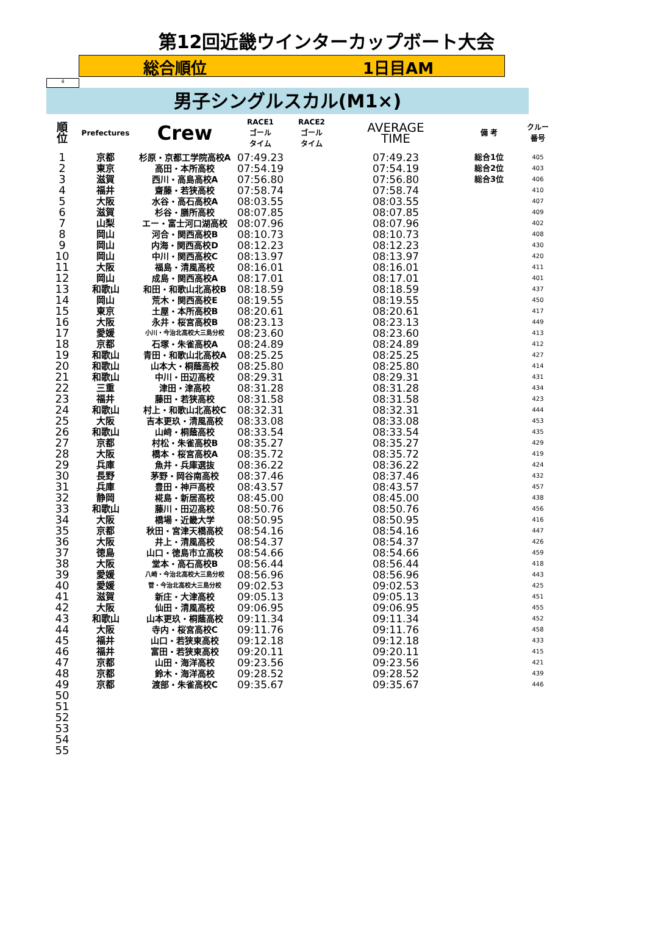第12回近畿ウインターカップボート大会
総合順位 1日目AM
4
男子シングルスカル(M1×)
| 順 位 | Prefectures | Crew | RACE1 ゴール タイム | RACE2 ゴール タイム | AVERAGE TIME | 備 考 | クルー 番号 |
| --- | --- | --- | --- | --- | --- | --- | --- |
| 1 | 京都 | 杉原・京都工学院高校A | 07:49.23 | | 07:49.23 | 総合1位 | 405 |
| 2 | 東京 | 高田・本所高校 | 07:54.19 | | 07:54.19 | 総合2位 | 403 |
| 3 | 滋賀 | 西川・高島高校A | 07:56.80 | | 07:56.80 | 総合3位 | 406 |
| 4 | 福井 | 齋藤・若狭高校 | 07:58.74 | | 07:58.74 | | 410 |
| 5 | 大阪 | 水谷・高石高校A | 08:03.55 | | 08:03.55 | | 407 |
| 6 | 滋賀 | 杉谷・膳所高校 | 08:07.85 | | 08:07.85 | | 409 |
| 7 | 山梨 | エー・富士河口湖高校 | 08:07.96 | | 08:07.96 | | 402 |
| 8 | 岡山 | 河合・関西高校B | 08:10.73 | | 08:10.73 | | 408 |
| 9 | 岡山 | 内海・関西高校D | 08:12.23 | | 08:12.23 | | 430 |
| 10 | 岡山 | 中川・関西高校C | 08:13.97 | | 08:13.97 | | 420 |
| 11 | 大阪 | 福島・清風高校 | 08:16.01 | | 08:16.01 | | 411 |
| 12 | 岡山 | 成島・関西高校A | 08:17.01 | | 08:17.01 | | 401 |
| 13 | 和歌山 | 和田・和歌山北高校B | 08:18.59 | | 08:18.59 | | 437 |
| 14 | 岡山 | 荒木・関西高校E | 08:19.55 | | 08:19.55 | | 450 |
| 15 | 東京 | 土屋・本所高校B | 08:20.61 | | 08:20.61 | | 417 |
| 16 | 大阪 | 永井・桜宮高校B | 08:23.13 | | 08:23.13 | | 449 |
| 17 | 愛媛 | 小川・今治北高校大三島分校 | 08:23.60 | | 08:23.60 | | 413 |
| 18 | 京都 | 石塚・朱雀高校A | 08:24.89 | | 08:24.89 | | 412 |
| 19 | 和歌山 | 青田・和歌山北高校A | 08:25.25 | | 08:25.25 | | 427 |
| 20 | 和歌山 | 山本大・桐蔭高校 | 08:25.80 | | 08:25.80 | | 414 |
| 21 | 和歌山 | 中川・田辺高校 | 08:29.31 | | 08:29.31 | | 431 |
| 22 | 三重 | 津田・津高校 | 08:31.28 | | 08:31.28 | | 434 |
| 23 | 福井 | 藤田・若狭高校 | 08:31.58 | | 08:31.58 | | 423 |
| 24 | 和歌山 | 村上・和歌山北高校C | 08:32.31 | | 08:32.31 | | 444 |
| 25 | 大阪 | 吉本更玖・清風高校 | 08:33.08 | | 08:33.08 | | 453 |
| 26 | 和歌山 | 山﨑・桐蔭高校 | 08:33.54 | | 08:33.54 | | 435 |
| 27 | 京都 | 村松・朱雀高校B | 08:35.27 | | 08:35.27 | | 429 |
| 28 | 大阪 | 橋本・桜宮高校A | 08:35.72 | | 08:35.72 | | 419 |
| 29 | 兵庫 | 魚井・兵庫選抜 | 08:36.22 | | 08:36.22 | | 424 |
| 30 | 長野 | 茅野・岡谷南高校 | 08:37.46 | | 08:37.46 | | 432 |
| 31 | 兵庫 | 豊田・神戸高校 | 08:43.57 | | 08:43.57 | | 457 |
| 32 | 静岡 | 椛島・新居高校 | 08:45.00 | | 08:45.00 | | 438 |
| 33 | 和歌山 | 藤川・田辺高校 | 08:50.76 | | 08:50.76 | | 456 |
| 34 | 大阪 | 橋場・近畿大学 | 08:50.95 | | 08:50.95 | | 416 |
| 35 | 京都 | 秋田・宮津天橋高校 | 08:54.16 | | 08:54.16 | | 447 |
| 36 | 大阪 | 井上・清風高校 | 08:54.37 | | 08:54.37 | | 426 |
| 37 | 徳島 | 山口・徳島市立高校 | 08:54.66 | | 08:54.66 | | 459 |
| 38 | 大阪 | 堂本・高石高校B | 08:56.44 | | 08:56.44 | | 418 |
| 39 | 愛媛 | 八崎・今治北高校大三島分校 | 08:56.96 | | 08:56.96 | | 443 |
| 40 | 愛媛 | 菅・今治北高校大三島分校 | 09:02.53 | | 09:02.53 | | 425 |
| 41 | 滋賀 | 新庄・大津高校 | 09:05.13 | | 09:05.13 | | 451 |
| 42 | 大阪 | 仙田・清風高校 | 09:06.95 | | 09:06.95 | | 455 |
| 43 | 和歌山 | 山本更玖・桐蔭高校 | 09:11.34 | | 09:11.34 | | 452 |
| 44 | 大阪 | 寺内・桜宮高校C | 09:11.76 | | 09:11.76 | | 458 |
| 45 | 福井 | 山口・若狭東高校 | 09:12.18 | | 09:12.18 | | 433 |
| 46 | 福井 | 富田・若狭東高校 | 09:20.11 | | 09:20.11 | | 415 |
| 47 | 京都 | 山田・海洋高校 | 09:23.56 | | 09:23.56 | | 421 |
| 48 | 京都 | 鈴木・海洋高校 | 09:28.52 | | 09:28.52 | | 439 |
| 49 | 京都 | 渡部・朱雀高校C | 09:35.67 | | 09:35.67 | | 446 |
| 50 | | | | | | | |
| 51 | | | | | | | |
| 52 | | | | | | | |
| 53 | | | | | | | |
| 54 | | | | | | | |
| 55 | | | | | | | |